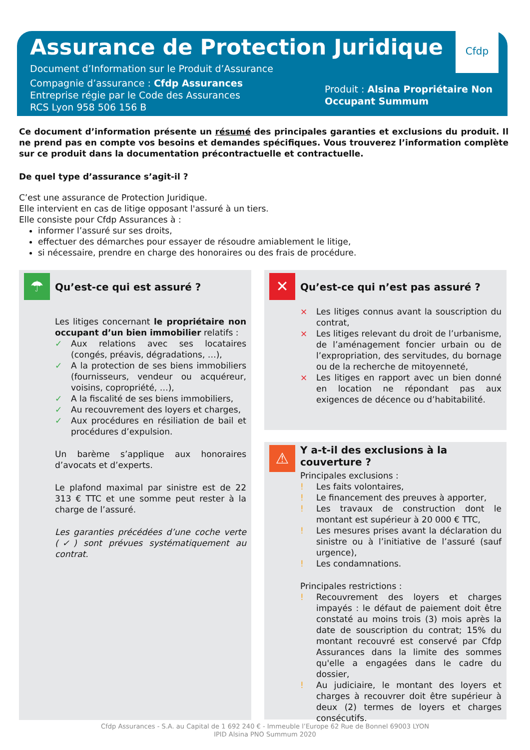Cfdp
Assurance de Protection Juridique
Document d’Information sur le Produit d’Assurance
Compagnie d’assurance : Cfdp Assurances
Entreprise régie par le Code des Assurances
RCS Lyon 958 506 156 B
Produit : Alsina Propriétaire Non Occupant Summum
Ce document d’information présente un résumé des principales garanties et exclusions du produit. Il ne prend pas en compte vos besoins et demandes spécifiques. Vous trouverez l’information complète sur ce produit dans la documentation précontractuelle et contractuelle.
De quel type d’assurance s’agit-il ?
C’est une assurance de Protection Juridique.
Elle intervient en cas de litige opposant l'assuré à un tiers.
Elle consiste pour Cfdp Assurances à :
informer l’assuré sur ses droits,
effectuer des démarches pour essayer de résoudre amiablement le litige,
si nécessaire, prendre en charge des honoraires ou des frais de procédure.
☂
Qu’est-ce qui est assuré ?
Les litiges concernant le propriétaire non occupant d’un bien immobilier relatifs :
✓ Aux relations avec ses locataires (congés, préavis, dégradations, …),
✓ A la protection de ses biens immobiliers (fournisseurs, vendeur ou acquéreur, voisins, copropriété, …),
✓ A la fiscalité de ses biens immobiliers,
✓ Au recouvrement des loyers et charges,
✓ Aux procédures en résiliation de bail et procédures d’expulsion.
Un barème s’applique aux honoraires d’avocats et d’experts.
Le plafond maximal par sinistre est de 22 313 € TTC et une somme peut rester à la charge de l’assuré.
Les garanties précédées d’une coche verte (✓) sont prévues systématiquement au contrat.
✕
Qu’est-ce qui n’est pas assuré ?
× Les litiges connus avant la souscription du contrat,
× Les litiges relevant du droit de l’urbanisme, de l’aménagement foncier urbain ou de l’expropriation, des servitudes, du bornage ou de la recherche de mitoyenneté,
× Les litiges en rapport avec un bien donné en location ne répondant pas aux exigences de décence ou d’habitabilité.
⚠
Y a-t-il des exclusions à la couverture ?
Principales exclusions :
! Les faits volontaires,
! Le financement des preuves à apporter,
! Les travaux de construction dont le montant est supérieur à 20 000 € TTC,
! Les mesures prises avant la déclaration du sinistre ou à l’initiative de l’assuré (sauf urgence),
! Les condamnations.
Principales restrictions :
! Recouvrement des loyers et charges impayés : le défaut de paiement doit être constaté au moins trois (3) mois après la date de souscription du contrat; 15% du montant recouvré est conservé par Cfdp Assurances dans la limite des sommes qu'elle a engagées dans le cadre du dossier,
! Au judiciaire, le montant des loyers et charges à recouvrer doit être supérieur à deux (2) termes de loyers et charges consécutifs.
Cfdp Assurances - S.A. au Capital de 1 692 240 € - Immeuble l’Europe 62 Rue de Bonnel 69003 LYON
IPID Alsina PNO Summum 2020